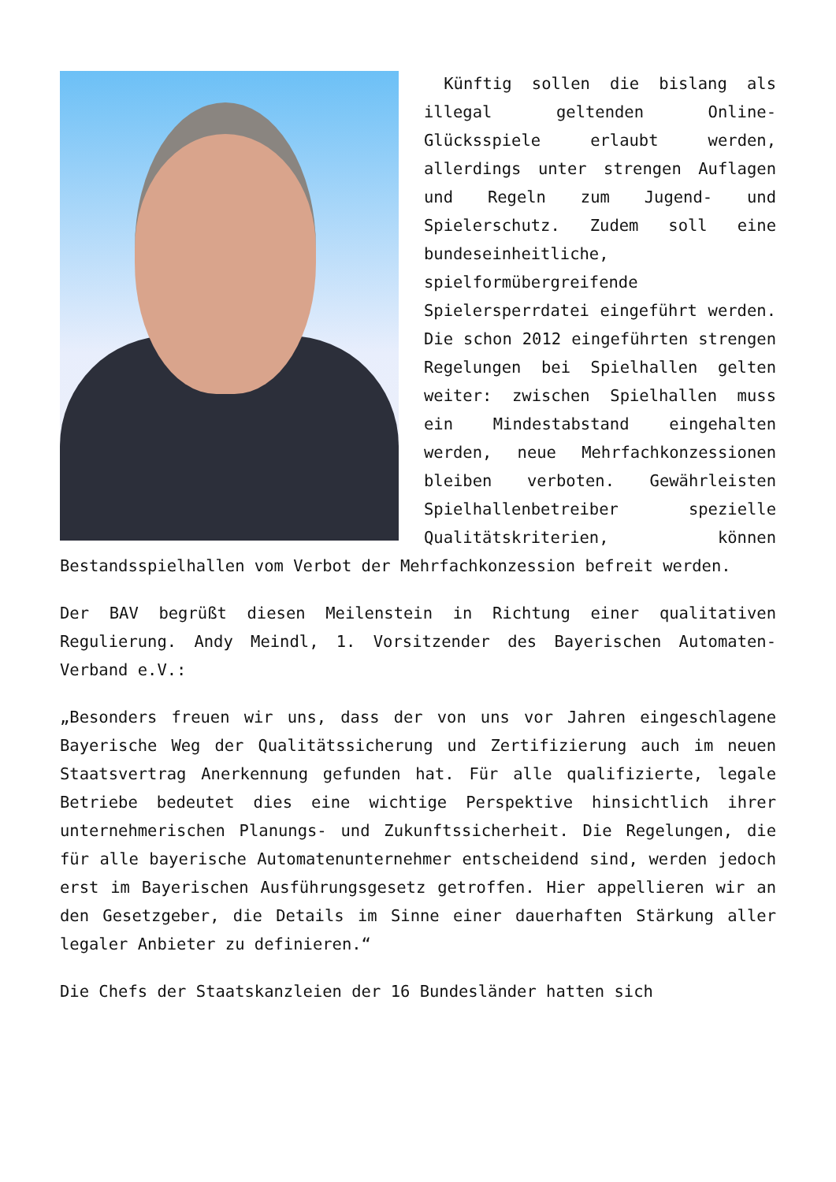Künftig sollen die bislang als illegal geltenden Online-Glücksspiele erlaubt werden, allerdings unter strengen Auflagen und Regeln zum Jugend- und Spielerschutz. Zudem soll eine bundeseinheitliche, spielformübergreifende Spielersperrdatei eingeführt werden. Die schon 2012 eingeführten strengen Regelungen bei Spielhallen gelten weiter: zwischen Spielhallen muss ein Mindestabstand eingehalten werden, neue Mehrfachkonzessionen bleiben verboten. Gewährleisten Spielhallenbetreiber spezielle Qualitätskriterien, können Bestandsspielhallen vom Verbot der Mehrfachkonzession befreit werden.
Der BAV begrüßt diesen Meilenstein in Richtung einer qualitativen Regulierung. Andy Meindl, 1. Vorsitzender des Bayerischen Automaten-Verband e.V.:
„Besonders freuen wir uns, dass der von uns vor Jahren eingeschlagene Bayerische Weg der Qualitätssicherung und Zertifizierung auch im neuen Staatsvertrag Anerkennung gefunden hat. Für alle qualifizierte, legale Betriebe bedeutet dies eine wichtige Perspektive hinsichtlich ihrer unternehmerischen Planungs- und Zukunftssicherheit. Die Regelungen, die für alle bayerische Automatenunternehmer entscheidend sind, werden jedoch erst im Bayerischen Ausführungsgesetz getroffen. Hier appellieren wir an den Gesetzgeber, die Details im Sinne einer dauerhaften Stärkung aller legaler Anbieter zu definieren.“
Die Chefs der Staatskanzleien der 16 Bundesländer hatten sich